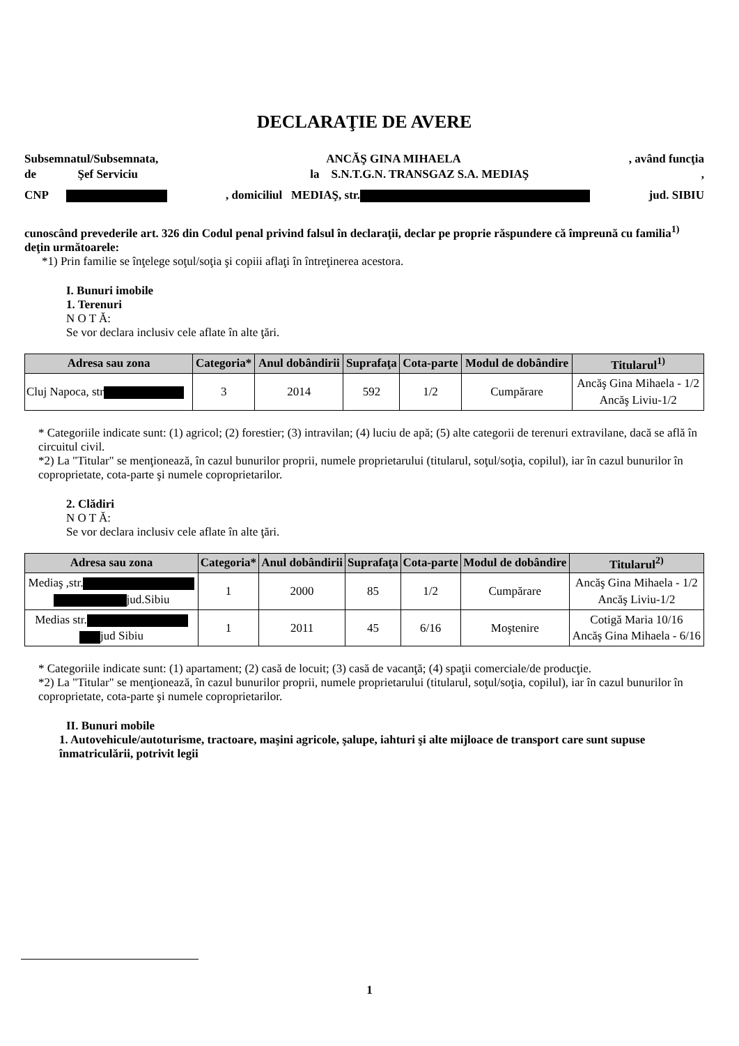DECLARAŢIE DE AVERE
Subsemnatul/Subsemnata, ANCĂŞ GINA MIHAELA, având funcţia
de Şef Serviciu la S.N.T.G.N. TRANSGAZ S.A. MEDIAŞ,
CNP , domiciliul MEDIAŞ, str. jud. SIBIU
cunoscând prevederile art. 326 din Codul penal privind falsul în declaraţii, declar pe proprie răspundere că împreună cu familia<sup>1)</sup> deţin următoarele:
*1) Prin familie se înţelege soţul/soţia şi copiii aflaţi în întreţinerea acestora.
I. Bunuri imobile
1. Terenuri
N O T Ă:
Se vor declara inclusiv cele aflate în alte ţări.
| Adresa sau zona | Categoria* | Anul dobândirii | Suprafaţa | Cota-parte | Modul de dobândire | Titularul<sup>1)</sup> |
| --- | --- | --- | --- | --- | --- | --- |
| Cluj Napoca, str | 3 | 2014 | 592 | 1/2 | Cumpărare | Ancăş Gina Mihaela - 1/2 Ancăş Liviu-1/2 |
* Categoriile indicate sunt: (1) agricol; (2) forestier; (3) intravilan; (4) luciu de apă; (5) alte categorii de terenuri extravilane, dacă se află în circuitul civil.
*2) La "Titular" se menţionează, în cazul bunurilor proprii, numele proprietarului (titularul, soţul/soţia, copilul), iar în cazul bunurilor în coproprietate, cota-parte şi numele coproprietarilor.
2. Clădiri
N O T Ă:
Se vor declara inclusiv cele aflate în alte ţări.
| Adresa sau zona | Categoria* | Anul dobândirii | Suprafaţa | Cota-parte | Modul de dobândire | Titularul<sup>2)</sup> |
| --- | --- | --- | --- | --- | --- | --- |
| Mediaş ,str. jud.Sibiu | 1 | 2000 | 85 | 1/2 | Cumpărare | Ancăş Gina Mihaela - 1/2 Ancăş Liviu-1/2 |
| Medias str. jud Sibiu | 1 | 2011 | 45 | 6/16 | Moştenire | Cotigă Maria 10/16 Ancăş Gina Mihaela - 6/16 |
* Categoriile indicate sunt: (1) apartament; (2) casă de locuit; (3) casă de vacanţă; (4) spaţii comerciale/de producţie.
*2) La "Titular" se menţionează, în cazul bunurilor proprii, numele proprietarului (titularul, soţul/soţia, copilul), iar în cazul bunurilor în coproprietate, cota-parte şi numele coproprietarilor.
II. Bunuri mobile
1. Autovehicule/autoturisme, tractoare, maşini agricole, şalupe, iahturi şi alte mijloace de transport care sunt supuse înmatriculării, potrivit legii
1